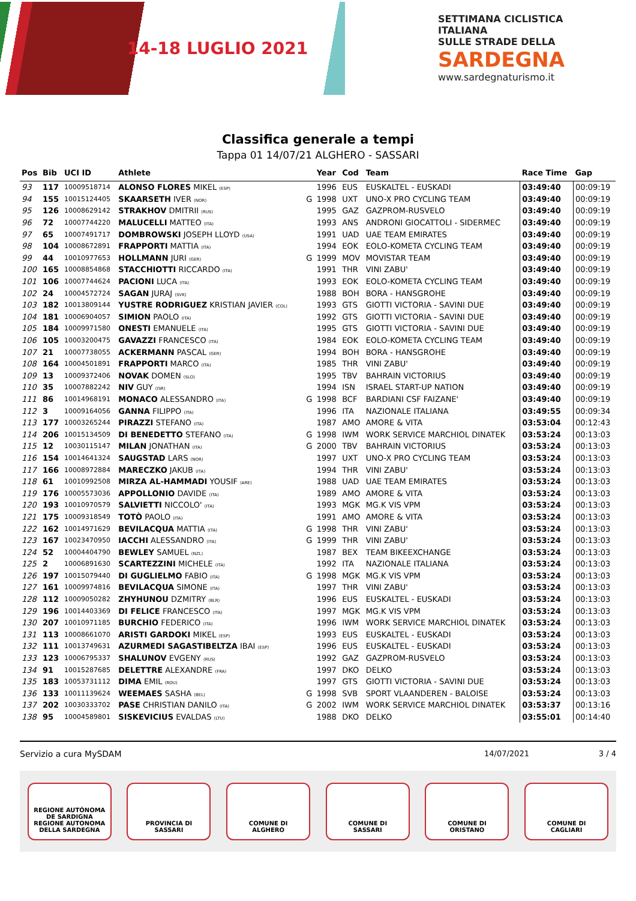14-18 LUGLIO 2021
SETTIMANA CICLISTICA ITALIANA
SULLE STRADE DELLA
SARDEGNA
www.sardegnaturismo.it
Classifica generale a tempi
Tappa 01 14/07/21 ALGHERO - SASSARI
| Pos | Bib | UCI ID | Athlete | | Year | Cod | Team | Race Time | Gap |
| --- | --- | --- | --- | --- | --- | --- | --- | --- | --- |
| 93 | 117 | 10009518714 | ALONSO FLORES MIKEL (ESP) | | 1996 | EUS | EUSKALTEL - EUSKADI | 03:49:40 | 00:09:19 |
| 94 | 155 | 10015124405 | SKAARSETH IVER (NOR) | G | 1998 | UXT | UNO-X PRO CYCLING TEAM | 03:49:40 | 00:09:19 |
| 95 | 126 | 10008629142 | STRAKHOV DMITRII (RUS) | | 1995 | GAZ | GAZPROM-RUSVELO | 03:49:40 | 00:09:19 |
| 96 | 72 | 10007744220 | MALUCELLI MATTEO (ITA) | | 1993 | ANS | ANDRONI GIOCATTOLI - SIDERMEC | 03:49:40 | 00:09:19 |
| 97 | 65 | 10007491717 | DOMBROWSKI JOSEPH LLOYD (USA) | | 1991 | UAD | UAE TEAM EMIRATES | 03:49:40 | 00:09:19 |
| 98 | 104 | 10008672891 | FRAPPORTI MATTIA (ITA) | | 1994 | EOK | EOLO-KOMETA CYCLING TEAM | 03:49:40 | 00:09:19 |
| 99 | 44 | 10010977653 | HOLLMANN JURI (GER) | G | 1999 | MOV | MOVISTAR TEAM | 03:49:40 | 00:09:19 |
| 100 | 165 | 10008854868 | STACCHIOTTI RICCARDO (ITA) | | 1991 | THR | VINI ZABU' | 03:49:40 | 00:09:19 |
| 101 | 106 | 10007744624 | PACIONI LUCA (ITA) | | 1993 | EOK | EOLO-KOMETA CYCLING TEAM | 03:49:40 | 00:09:19 |
| 102 | 24 | 10004572724 | SAGAN JURAJ (SVK) | | 1988 | BOH | BORA - HANSGROHE | 03:49:40 | 00:09:19 |
| 103 | 182 | 10013809144 | YUSTRE RODRIGUEZ KRISTIAN JAVIER (COL) | | 1993 | GTS | GIOTTI VICTORIA - SAVINI DUE | 03:49:40 | 00:09:19 |
| 104 | 181 | 10006904057 | SIMION PAOLO (ITA) | | 1992 | GTS | GIOTTI VICTORIA - SAVINI DUE | 03:49:40 | 00:09:19 |
| 105 | 184 | 10009971580 | ONESTI EMANUELE (ITA) | | 1995 | GTS | GIOTTI VICTORIA - SAVINI DUE | 03:49:40 | 00:09:19 |
| 106 | 105 | 10003200475 | GAVAZZI FRANCESCO (ITA) | | 1984 | EOK | EOLO-KOMETA CYCLING TEAM | 03:49:40 | 00:09:19 |
| 107 | 21 | 10007738055 | ACKERMANN PASCAL (GER) | | 1994 | BOH | BORA - HANSGROHE | 03:49:40 | 00:09:19 |
| 108 | 164 | 10004501891 | FRAPPORTI MARCO (ITA) | | 1985 | THR | VINI ZABU' | 03:49:40 | 00:09:19 |
| 109 | 13 | 10009372406 | NOVAK DOMEN (SLO) | | 1995 | TBV | BAHRAIN VICTORIUS | 03:49:40 | 00:09:19 |
| 110 | 35 | 10007882242 | NIV GUY (ISR) | | 1994 | ISN | ISRAEL START-UP NATION | 03:49:40 | 00:09:19 |
| 111 | 86 | 10014968191 | MONACO ALESSANDRO (ITA) | G | 1998 | BCF | BARDIANI CSF FAIZANE' | 03:49:40 | 00:09:19 |
| 112 | 3 | 10009164056 | GANNA FILIPPO (ITA) | | 1996 | ITA | NAZIONALE ITALIANA | 03:49:55 | 00:09:34 |
| 113 | 177 | 10003265244 | PIRAZZI STEFANO (ITA) | | 1987 | AMO | AMORE & VITA | 03:53:04 | 00:12:43 |
| 114 | 206 | 10015134509 | DI BENEDETTO STEFANO (ITA) | G | 1998 | IWM | WORK SERVICE MARCHIOL DINATEK | 03:53:24 | 00:13:03 |
| 115 | 12 | 10030115147 | MILAN JONATHAN (ITA) | G | 2000 | TBV | BAHRAIN VICTORIUS | 03:53:24 | 00:13:03 |
| 116 | 154 | 10014641324 | SAUGSTAD LARS (NOR) | | 1997 | UXT | UNO-X PRO CYCLING TEAM | 03:53:24 | 00:13:03 |
| 117 | 166 | 10008972884 | MARECZKO JAKUB (ITA) | | 1994 | THR | VINI ZABU' | 03:53:24 | 00:13:03 |
| 118 | 61 | 10010992508 | MIRZA AL-HAMMADI YOUSIF (ARE) | | 1988 | UAD | UAE TEAM EMIRATES | 03:53:24 | 00:13:03 |
| 119 | 176 | 10005573036 | APPOLLONIO DAVIDE (ITA) | | 1989 | AMO | AMORE & VITA | 03:53:24 | 00:13:03 |
| 120 | 193 | 10010970579 | SALVIETTI NICCOLO' (ITA) | | 1993 | MGK | MG.K VIS VPM | 03:53:24 | 00:13:03 |
| 121 | 175 | 10009318549 | TOTÒ PAOLO (ITA) | | 1991 | AMO | AMORE & VITA | 03:53:24 | 00:13:03 |
| 122 | 162 | 10014971629 | BEVILACQUA MATTIA (ITA) | G | 1998 | THR | VINI ZABU' | 03:53:24 | 00:13:03 |
| 123 | 167 | 10023470950 | IACCHI ALESSANDRO (ITA) | G | 1999 | THR | VINI ZABU' | 03:53:24 | 00:13:03 |
| 124 | 52 | 10004404790 | BEWLEY SAMUEL (NZL) | | 1987 | BEX | TEAM BIKEEXCHANGE | 03:53:24 | 00:13:03 |
| 125 | 2 | 10006891630 | SCARTEZZINI MICHELE (ITA) | | 1992 | ITA | NAZIONALE ITALIANA | 03:53:24 | 00:13:03 |
| 126 | 197 | 10015079440 | DI GUGLIELMO FABIO (ITA) | G | 1998 | MGK | MG.K VIS VPM | 03:53:24 | 00:13:03 |
| 127 | 161 | 10009974816 | BEVILACQUA SIMONE (ITA) | | 1997 | THR | VINI ZABU' | 03:53:24 | 00:13:03 |
| 128 | 112 | 10009050282 | ZHYHUNOU DZMITRY (BLR) | | 1996 | EUS | EUSKALTEL - EUSKADI | 03:53:24 | 00:13:03 |
| 129 | 196 | 10014403369 | DI FELICE FRANCESCO (ITA) | | 1997 | MGK | MG.K VIS VPM | 03:53:24 | 00:13:03 |
| 130 | 207 | 10010971185 | BURCHIO FEDERICO (ITA) | | 1996 | IWM | WORK SERVICE MARCHIOL DINATEK | 03:53:24 | 00:13:03 |
| 131 | 113 | 10008661070 | ARISTI GARDOKI MIKEL (ESP) | | 1993 | EUS | EUSKALTEL - EUSKADI | 03:53:24 | 00:13:03 |
| 132 | 111 | 10013749631 | AZURMEDI SAGASTIBELTZA IBAI (ESP) | | 1996 | EUS | EUSKALTEL - EUSKADI | 03:53:24 | 00:13:03 |
| 133 | 123 | 10006795337 | SHALUNOV EVGENY (RUS) | | 1992 | GAZ | GAZPROM-RUSVELO | 03:53:24 | 00:13:03 |
| 134 | 91 | 10015287685 | DELETTRE ALEXANDRE (FRA) | | 1997 | DKO | DELKO | 03:53:24 | 00:13:03 |
| 135 | 183 | 10053731112 | DIMA EMIL (ROU) | | 1997 | GTS | GIOTTI VICTORIA - SAVINI DUE | 03:53:24 | 00:13:03 |
| 136 | 133 | 10011139624 | WEEMAES SASHA (BEL) | G | 1998 | SVB | SPORT VLAANDEREN - BALOISE | 03:53:24 | 00:13:03 |
| 137 | 202 | 10030333702 | PASE CHRISTIAN DANILO (ITA) | G | 2002 | IWM | WORK SERVICE MARCHIOL DINATEK | 03:53:37 | 00:13:16 |
| 138 | 95 | 10004589801 | SISKEVICIUS EVALDAS (LTU) | | 1988 | DKO | DELKO | 03:55:01 | 00:14:40 |
Servizio a cura MySDAM 14/07/2021 3 / 4
REGIONE AUTÓNOMA DE SARDIGNA
REGIONE AUTONOMA DELLA SARDEGNA
PROVINCIA DI
SASSARI
COMUNE DI
ALGHERO
COMUNE DI
SASSARI
COMUNE DI
ORISTANO
COMUNE DI
CAGLIARI